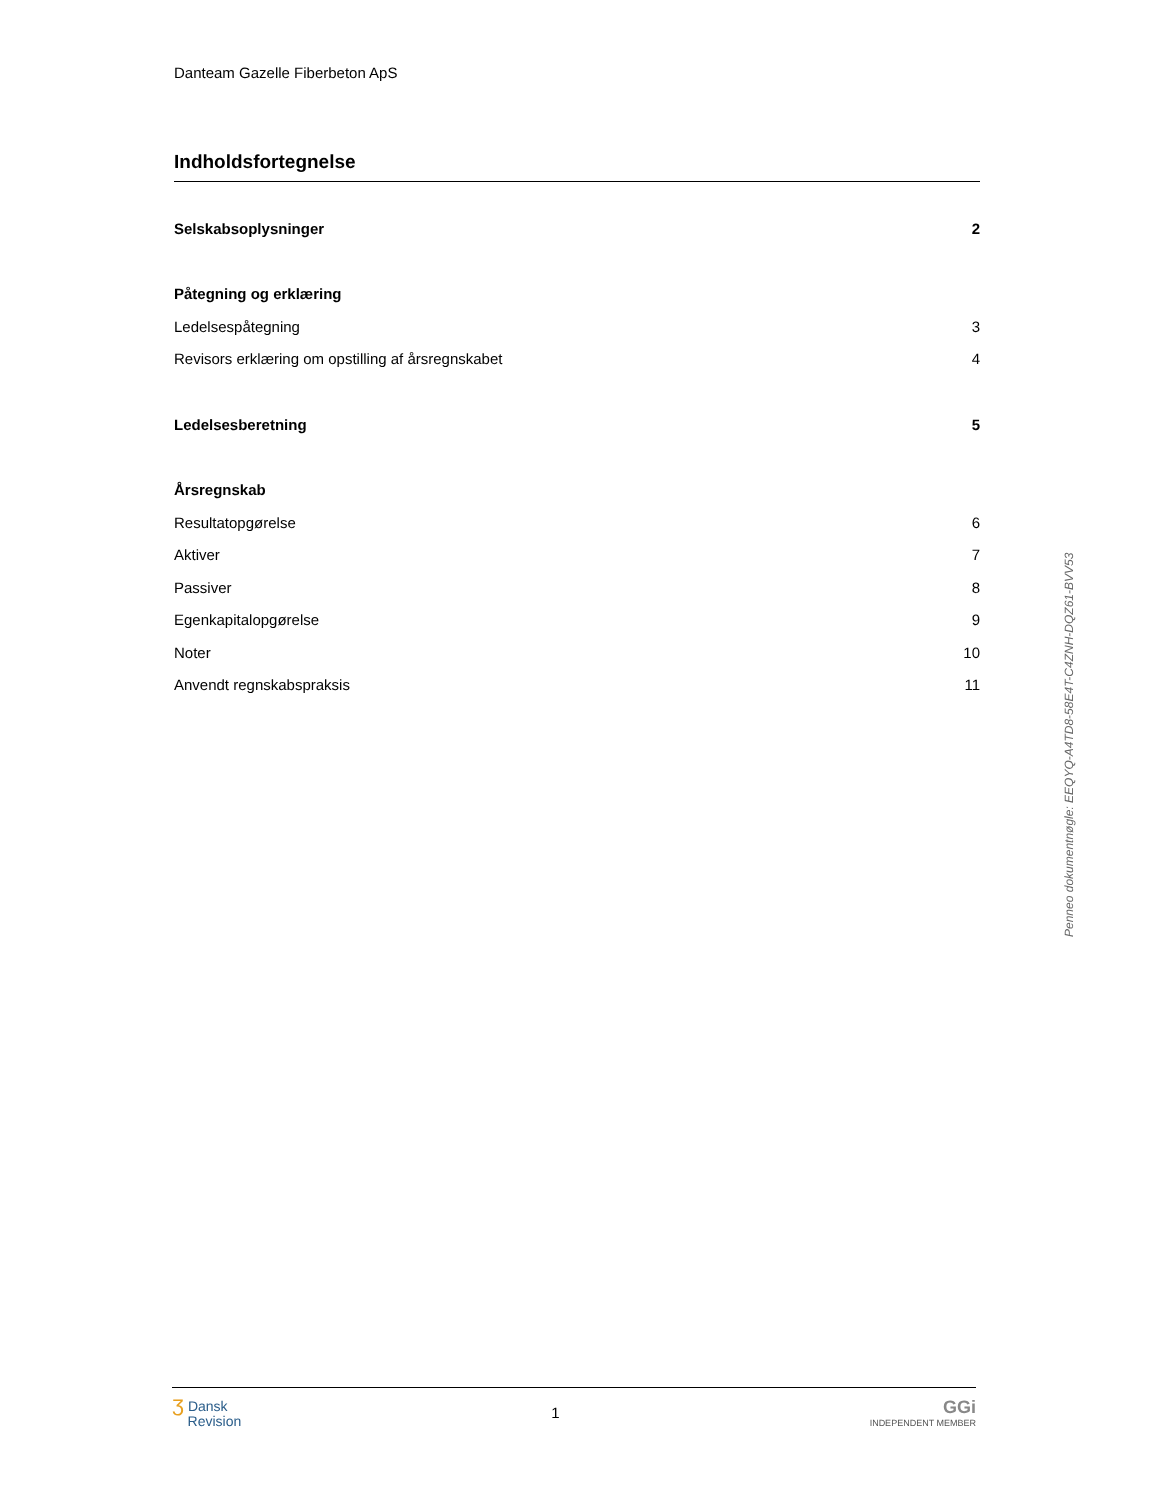Danteam Gazelle Fiberbeton ApS
Indholdsfortegnelse
Selskabsoplysninger 2
Påtegning og erklæring
Ledelsespåtegning 3
Revisors erklæring om opstilling af årsregnskabet 4
Ledelsesberetning 5
Årsregnskab
Resultatopgørelse 6
Aktiver 7
Passiver 8
Egenkapitalopgørelse 9
Noter 10
Anvendt regnskabspraksis 11
Penneo dokumentnøgle: EEQYQ-A4TD8-58E4T-C4ZNH-DQZ61-BVV53
ʒ Dansk
Revision
1
GGi
INDEPENDENT MEMBER